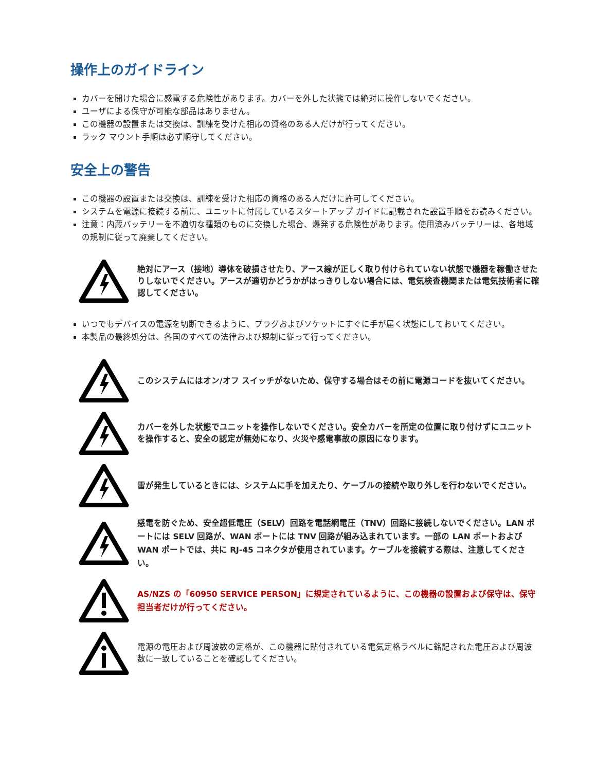操作上のガイドライン
カバーを開けた場合に感電する危険性があります。カバーを外した状態では絶対に操作しないでください。
ユーザによる保守が可能な部品はありません。
この機器の設置または交換は、訓練を受けた相応の資格のある人だけが行ってください。
ラック マウント手順は必ず順守してください。
安全上の警告
この機器の設置または交換は、訓練を受けた相応の資格のある人だけに許可してください。
システムを電源に接続する前に、ユニットに付属しているスタートアップ ガイドに記載された設置手順をお読みください。
注意：内蔵バッテリーを不適切な種類のものに交換した場合、爆発する危険性があります。使用済みバッテリーは、各地域の規制に従って廃棄してください。
絶対にアース（接地）導体を破損させたり、アース線が正しく取り付けられていない状態で機器を稼働させたりしないでください。アースが適切かどうかがはっきりしない場合には、電気検査機関または電気技術者に確認してください。
いつでもデバイスの電源を切断できるように、プラグおよびソケットにすぐに手が届く状態にしておいてください。
本製品の最終処分は、各国のすべての法律および規制に従って行ってください。
このシステムにはオン/オフ スイッチがないため、保守する場合はその前に電源コードを抜いてください。
カバーを外した状態でユニットを操作しないでください。安全カバーを所定の位置に取り付けずにユニットを操作すると、安全の認定が無効になり、火災や感電事故の原因になります。
雷が発生しているときには、システムに手を加えたり、ケーブルの接続や取り外しを行わないでください。
感電を防ぐため、安全超低電圧（SELV）回路を電話網電圧（TNV）回路に接続しないでください。LAN ポートには SELV 回路が、WAN ポートには TNV 回路が組み込まれています。一部の LAN ポートおよび WAN ポートでは、共に RJ-45 コネクタが使用されています。ケーブルを接続する際は、注意してください。
AS/NZS の「60950 SERVICE PERSON」に規定されているように、この機器の設置および保守は、保守担当者だけが行ってください。
電源の電圧および周波数の定格が、この機器に貼付されている電気定格ラベルに銘記された電圧および周波数に一致していることを確認してください。